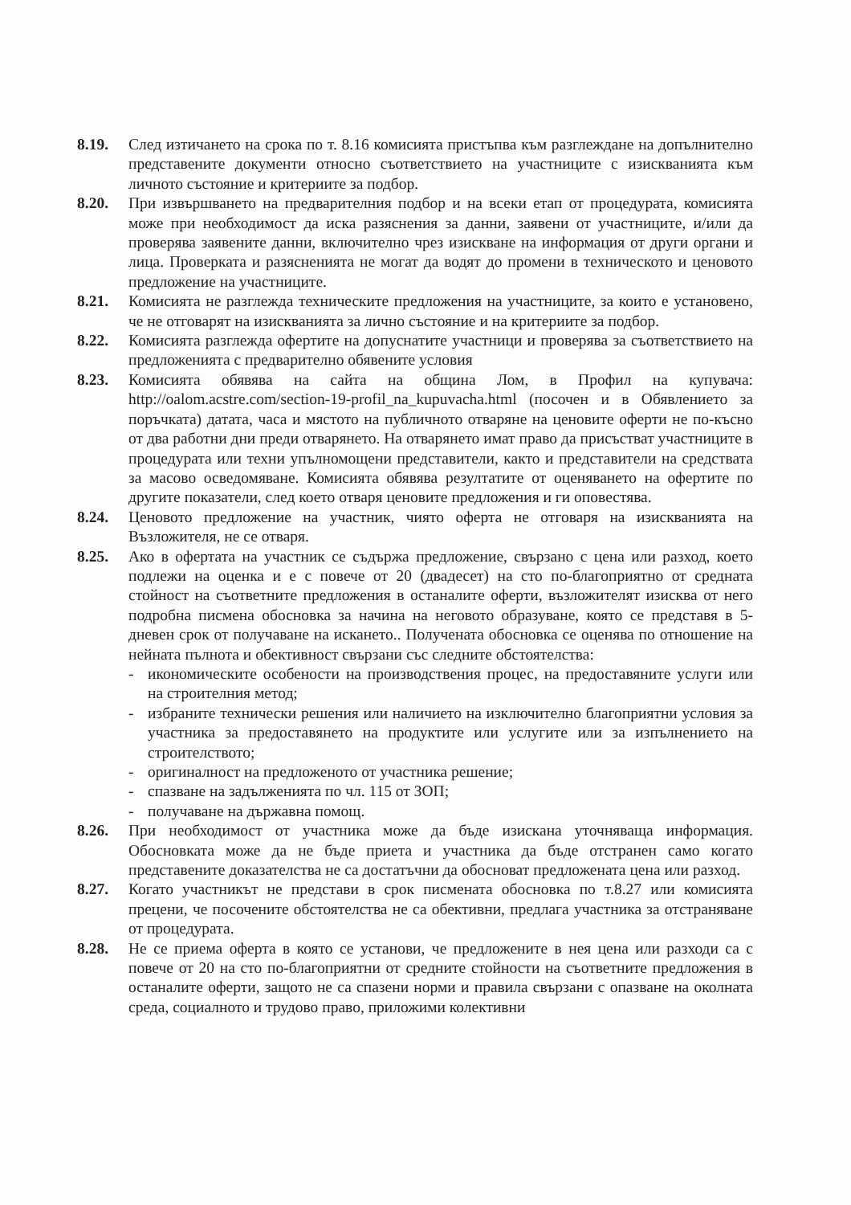8.19. След изтичането на срока по т. 8.16 комисията пристъпва към разглеждане на допълнително представените документи относно съответствието на участниците с изискванията към личното състояние и критериите за подбор.
8.20. При извършването на предварителния подбор и на всеки етап от процедурата, комисията може при необходимост да иска разяснения за данни, заявени от участниците, и/или да проверява заявените данни, включително чрез изискване на информация от други органи и лица. Проверката и разясненията не могат да водят до промени в техническото и ценовото предложение на участниците.
8.21. Комисията не разглежда техническите предложения на участниците, за които е установено, че не отговарят на изискванията за лично състояние и на критериите за подбор.
8.22. Комисията разглежда офертите на допуснатите участници и проверява за съответствието на предложенията с предварително обявените условия
8.23. Комисията обявява на сайта на община Лом, в Профил на купувача: http://oalom.acstre.com/section-19-profil_na_kupuvacha.html (посочен и в Обявлението за поръчката) датата, часа и мястото на публичното отваряне на ценовите оферти не по-късно от два работни дни преди отварянето. На отварянето имат право да присъстват участниците в процедурата или техни упълномощени представители, както и представители на средствата за масово осведомяване. Комисията обявява резултатите от оценяването на офертите по другите показатели, след което отваря ценовите предложения и ги оповестява.
8.24. Ценовото предложение на участник, чиято оферта не отговаря на изискванията на Възложителя, не се отваря.
8.25. Ако в офертата на участник се съдържа предложение, свързано с цена или разход, което подлежи на оценка и е с повече от 20 (двадесет) на сто по-благоприятно от средната стойност на съответните предложения в останалите оферти, възложителят изисква от него подробна писмена обосновка за начина на неговото образуване, която се представя в 5-дневен срок от получаване на искането.. Получената обосновка се оценява по отношение на нейната пълнота и обективност свързани със следните обстоятелства:
- икономическите особености на производствения процес, на предоставяните услуги или на строителния метод;
- избраните технически решения или наличието на изключително благоприятни условия за участника за предоставянето на продуктите или услугите или за изпълнението на строителството;
- оригиналност на предложеното от участника решение;
- спазване на задълженията по чл. 115 от ЗОП;
- получаване на държавна помощ.
8.26. При необходимост от участника може да бъде изискана уточняваща информация. Обосновката може да не бъде приета и участника да бъде отстранен само когато представените доказателства не са достатъчни да обосноват предложената цена или разход.
8.27. Когато участникът не представи в срок писмената обосновка по т.8.27 или комисията прецени, че посочените обстоятелства не са обективни, предлага участника за отстраняване от процедурата.
8.28. Не се приема оферта в която се установи, че предложените в нея цена или разходи са с повече от 20 на сто по-благоприятни от средните стойности на съответните предложения в останалите оферти, защото не са спазени норми и правила свързани с опазване на околната среда, социалното и трудово право, приложими колективни